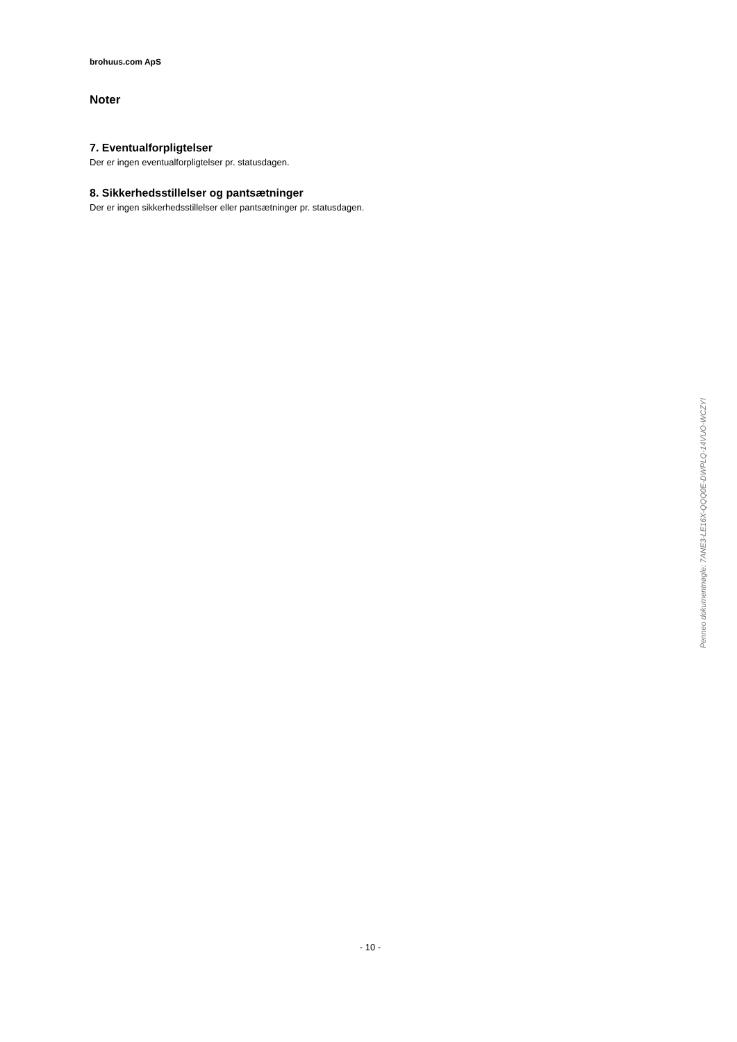brohuus.com ApS
Noter
7. Eventualforpligtelser
Der er ingen eventualforpligtelser pr. statusdagen.
8. Sikkerhedsstillelser og pantsætninger
Der er ingen sikkerhedsstillelser eller pantsætninger pr. statusdagen.
- 10 -
Penneo dokumentnøgle: 7ANE3-LE16X-QQQ0E-DWPLQ-14VUO-WCZYI